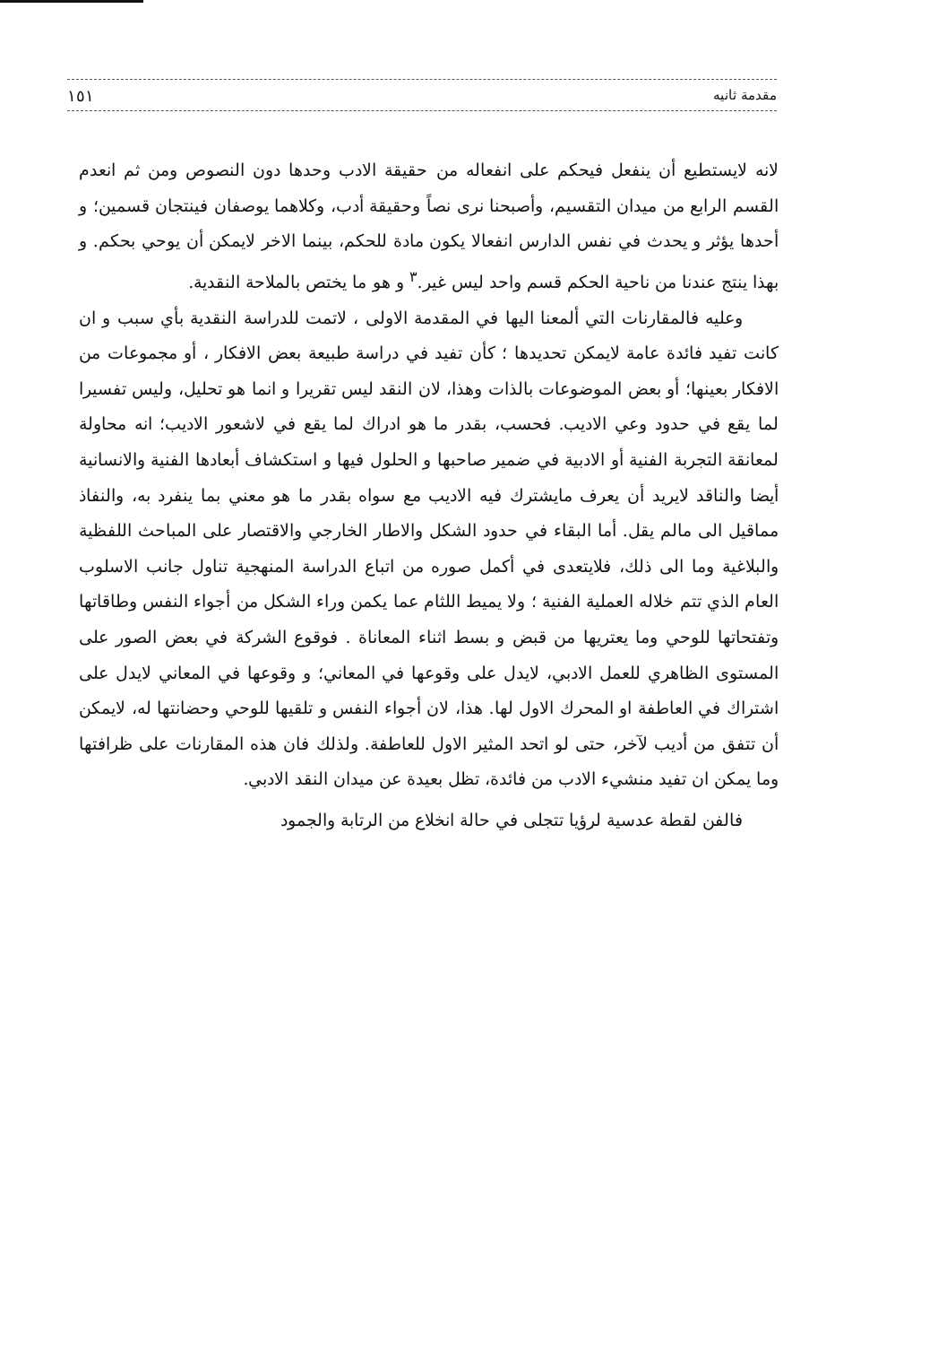مقدمة ثانيه ١٥١
لانه لايستطيع أن ينفعل فيحكم على انفعاله من حقيقة الادب وحدها دون النصوص ومن ثم انعدم القسم الرابع من ميدان التقسيم، وأصبحنا نرى نصاً وحقيقة أدب، وكلاهما يوصفان فينتجان قسمين؛ و أحدها يؤثر و يحدث في نفس الدارس انفعالا يكون مادة للحكم، بينما الاخر لايمكن أن يوحي بحكم. و بهذا ينتج عندنا من ناحية الحكم قسم واحد ليس غير.<sup>٣</sup> و هو ما يختص بالملاحة النقدية.
وعليه فالمقارنات التي ألمعنا اليها في المقدمة الاولى ، لاتمت للدراسة النقدية بأي سبب و ان كانت تفيد فائدة عامة لايمكن تحديدها ؛ كأن تفيد في دراسة طبيعة بعض الافكار ، أو مجموعات من الافكار بعينها؛ أو بعض الموضوعات بالذات وهذا، لان النقد ليس تقريرا و انما هو تحليل، وليس تفسيرا لما يقع في حدود وعي الاديب. فحسب، بقدر ما هو ادراك لما يقع في لاشعور الاديب؛ انه محاولة لمعانقة التجربة الفنية أو الادبية في ضمير صاحبها و الحلول فيها و استكشاف أبعادها الفنية والانسانية أيضا والناقد لايريد أن يعرف مايشترك فيه الاديب مع سواه بقدر ما هو معني بما ينفرد به، والنفاذ مماقيل الى مالم يقل. أما البقاء في حدود الشكل والاطار الخارجي والاقتصار على المباحث اللفظية والبلاغية وما الى ذلك، فلايتعدى في أكمل صوره من اتباع الدراسة المنهجية تناول جانب الاسلوب العام الذي تتم خلاله العملية الفنية ؛ ولا يميط اللثام عما يكمن وراء الشكل من أجواء النفس وطاقاتها وتفتحاتها للوحي وما يعتريها من قبض و بسط اثناء المعاناة . فوقوع الشركة في بعض الصور على المستوى الظاهري للعمل الادبي، لايدل على وقوعها في المعاني؛ و وقوعها في المعاني لايدل على اشتراك في العاطفة او المحرك الاول لها. هذا، لان أجواء النفس و تلقيها للوحي وحضانتها له، لايمكن أن تتفق من أديب لآخر، حتى لو اتحد المثير الاول للعاطفة. ولذلك فان هذه المقارنات على ظرافتها وما يمكن ان تفيد منشيء الادب من فائدة، تظل بعيدة عن ميدان النقد الادبي.
فالفن لقطة عدسية لرؤيا تتجلى في حالة انخلاع من الرتابة والجمود